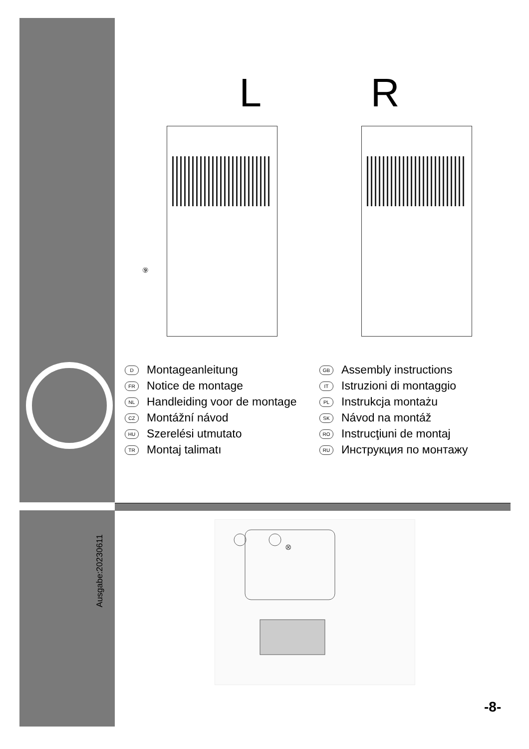L R
⑨
D Montageanleitung
FR Notice de montage
NL Handleiding voor de montage
CZ Montážní návod
HU Szerelési utmutato
TR Montaj talimatı
GB Assembly instructions
IT Istruzioni di montaggio
PL Instrukcja montażu
SK Návod na montáž
RO Instrucţiuni de montaj
RU Инструкция по монтажу
Ausgabe:20230611
⊗
-8-